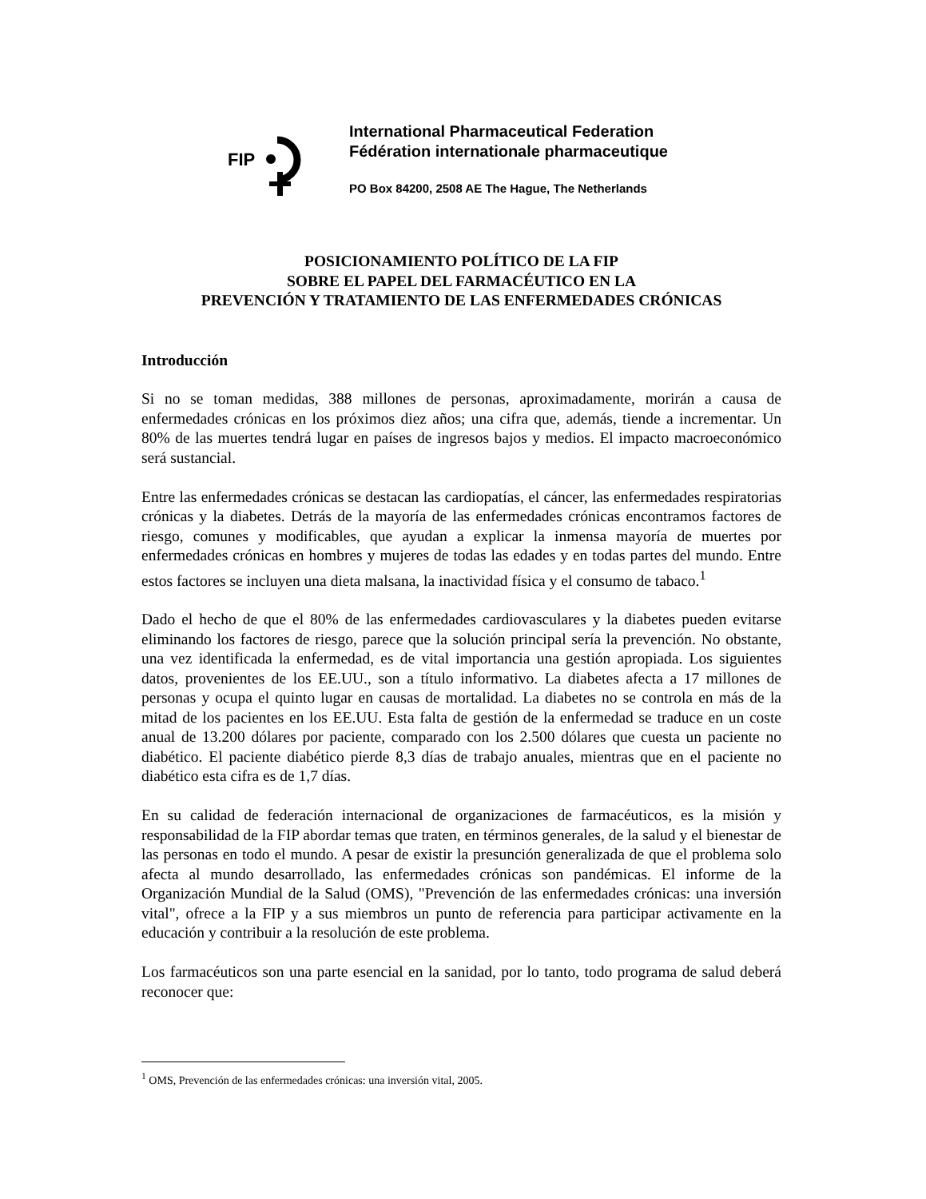FIP
International Pharmaceutical Federation
Fédération internationale pharmaceutique
PO Box 84200, 2508 AE The Hague, The Netherlands
POSICIONAMIENTO POLÍTICO DE LA FIP
SOBRE EL PAPEL DEL FARMACÉUTICO EN LA
PREVENCIÓN Y TRATAMIENTO DE LAS ENFERMEDADES CRÓNICAS
Introducción
Si no se toman medidas, 388 millones de personas, aproximadamente, morirán a causa de enfermedades crónicas en los próximos diez años; una cifra que, además, tiende a incrementar. Un 80% de las muertes tendrá lugar en países de ingresos bajos y medios. El impacto macroeconómico será sustancial.
Entre las enfermedades crónicas se destacan las cardiopatías, el cáncer, las enfermedades respiratorias crónicas y la diabetes. Detrás de la mayoría de las enfermedades crónicas encontramos factores de riesgo, comunes y modificables, que ayudan a explicar la inmensa mayoría de muertes por enfermedades crónicas en hombres y mujeres de todas las edades y en todas partes del mundo. Entre estos factores se incluyen una dieta malsana, la inactividad física y el consumo de tabaco.<sup>1</sup>
Dado el hecho de que el 80% de las enfermedades cardiovasculares y la diabetes pueden evitarse eliminando los factores de riesgo, parece que la solución principal sería la prevención. No obstante, una vez identificada la enfermedad, es de vital importancia una gestión apropiada. Los siguientes datos, provenientes de los EE.UU., son a título informativo. La diabetes afecta a 17 millones de personas y ocupa el quinto lugar en causas de mortalidad. La diabetes no se controla en más de la mitad de los pacientes en los EE.UU. Esta falta de gestión de la enfermedad se traduce en un coste anual de 13.200 dólares por paciente, comparado con los 2.500 dólares que cuesta un paciente no diabético. El paciente diabético pierde 8,3 días de trabajo anuales, mientras que en el paciente no diabético esta cifra es de 1,7 días.
En su calidad de federación internacional de organizaciones de farmacéuticos, es la misión y responsabilidad de la FIP abordar temas que traten, en términos generales, de la salud y el bienestar de las personas en todo el mundo. A pesar de existir la presunción generalizada de que el problema solo afecta al mundo desarrollado, las enfermedades crónicas son pandémicas. El informe de la Organización Mundial de la Salud (OMS), "Prevención de las enfermedades crónicas: una inversión vital", ofrece a la FIP y a sus miembros un punto de referencia para participar activamente en la educación y contribuir a la resolución de este problema.
Los farmacéuticos son una parte esencial en la sanidad, por lo tanto, todo programa de salud deberá reconocer que:
<sup>1</sup> OMS, Prevención de las enfermedades crónicas: una inversión vital, 2005.